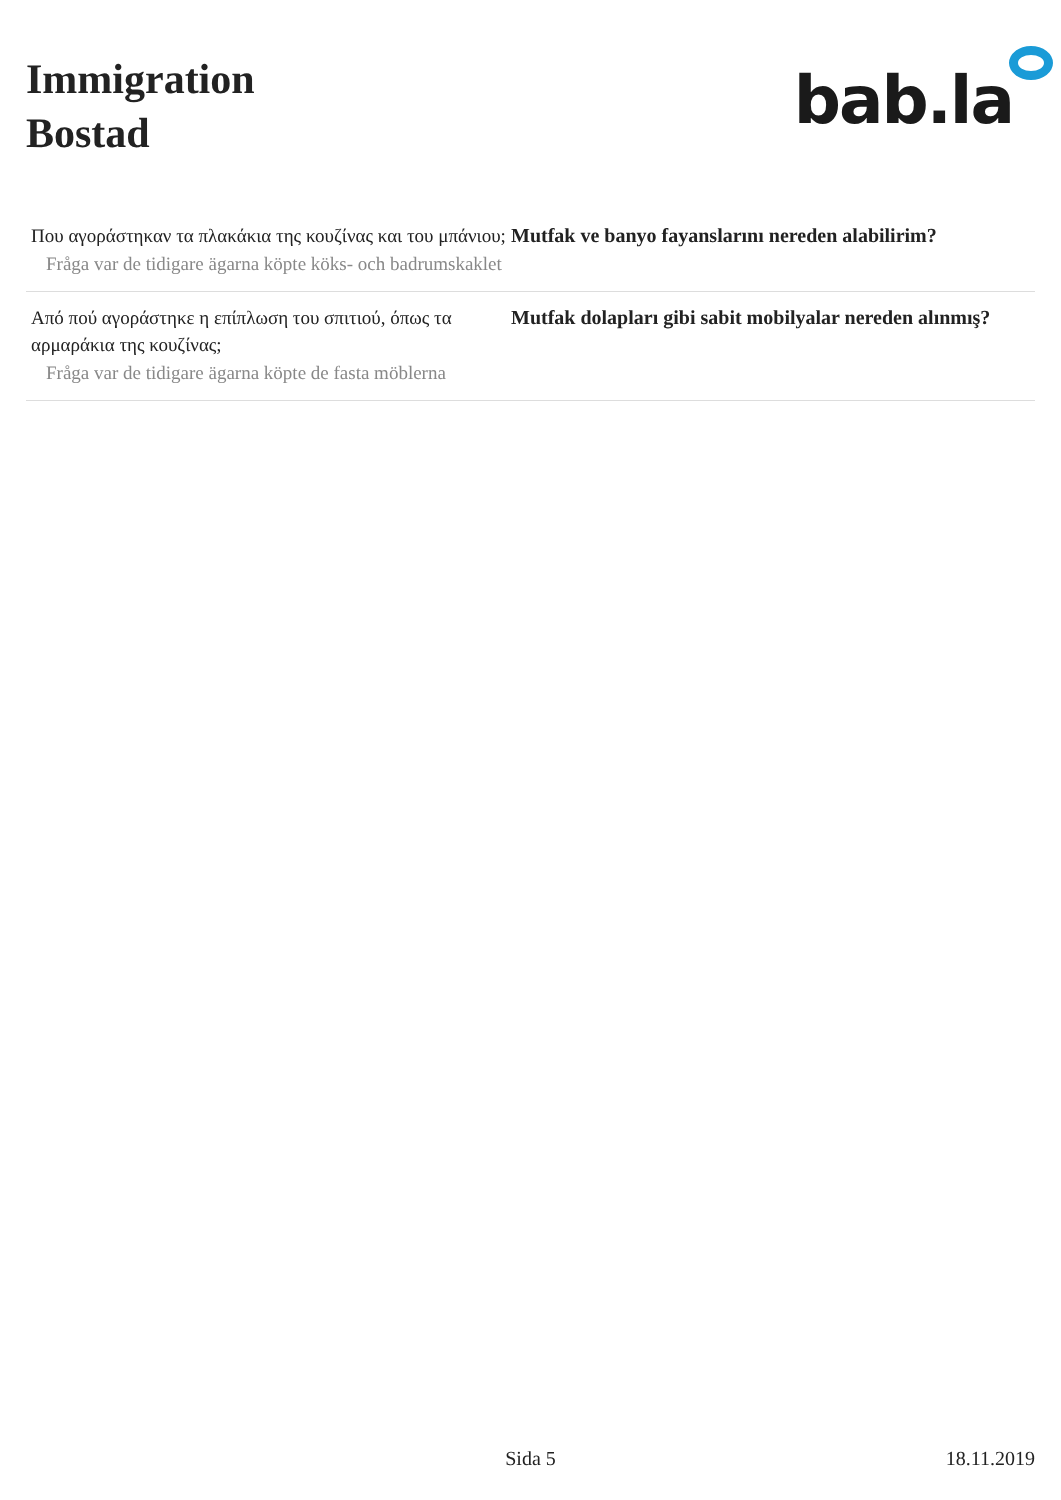Immigration
Bostad
bab.la
Που αγοράστηκαν τα πλακάκια της κουζίνας και του μπάνιου;
Mutfak ve banyo fayanslarını nereden alabilirim?
Fråga var de tidigare ägarna köpte köks- och badrumskaklet
Από πού αγοράστηκε η επίπλωση του σπιτιού, όπως τα αρμαράκια της κουζίνας;
Mutfak dolapları gibi sabit mobilyalar nereden alınmış?
Fråga var de tidigare ägarna köpte de fasta möblerna
Sida 5 18.11.2019